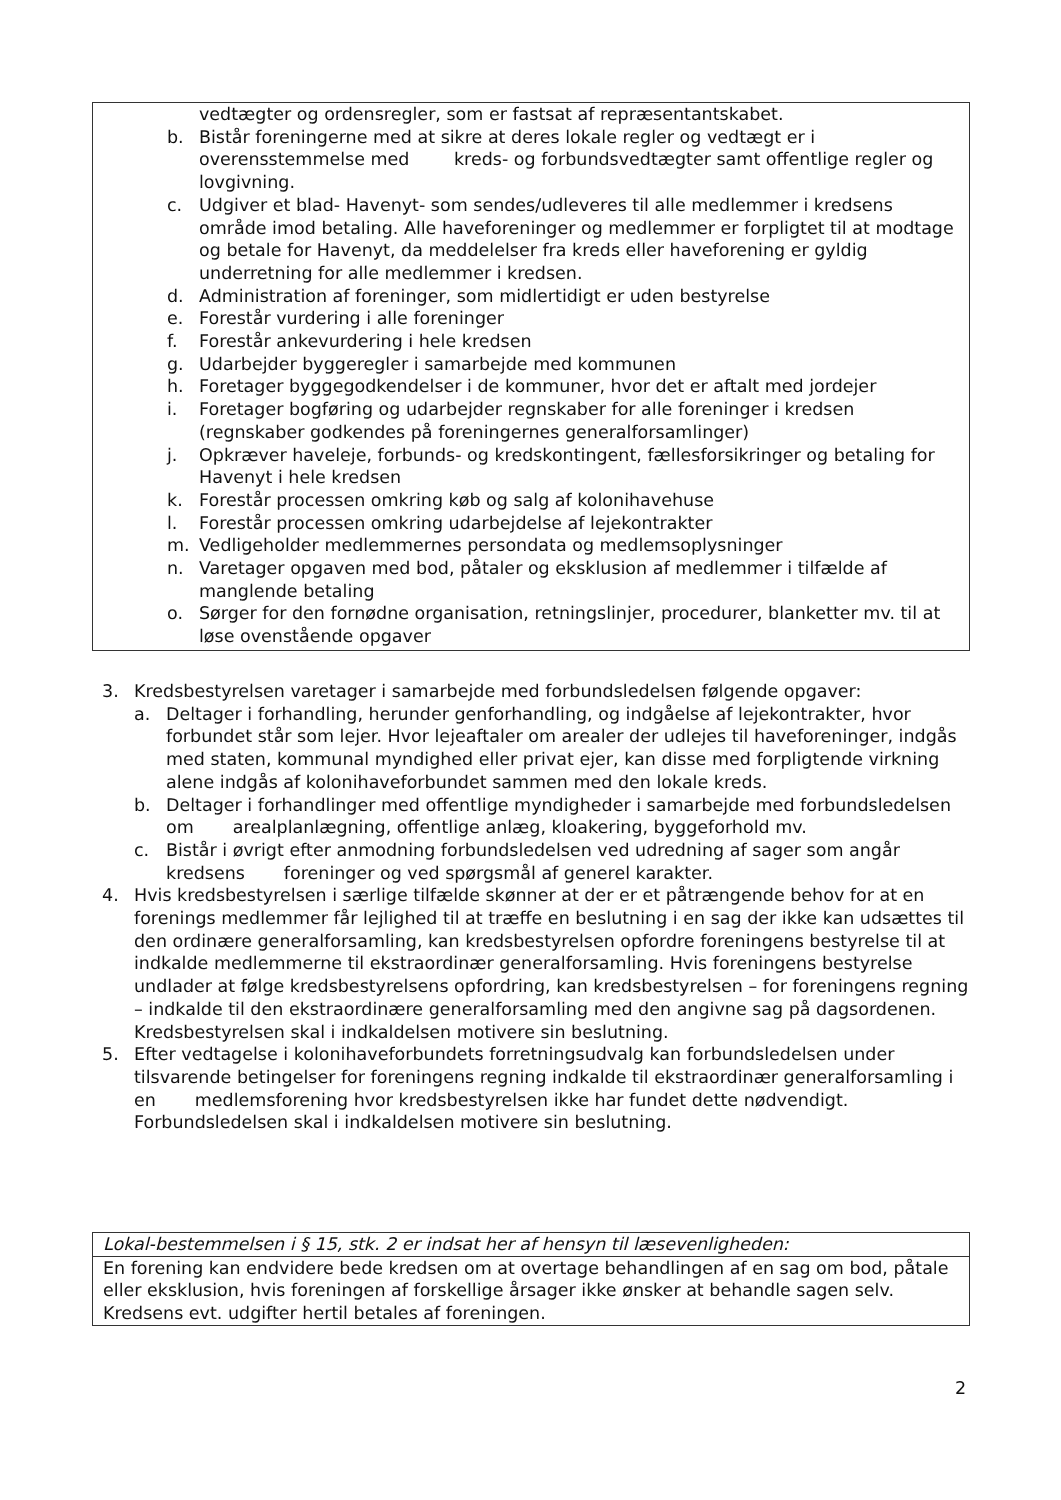vedtægter og ordensregler, som er fastsat af repræsentantskabet.
b. Bistår foreningerne med at sikre at deres lokale regler og vedtægt er i overensstemmelse med kreds- og forbundsvedtægter samt offentlige regler og lovgivning.
c. Udgiver et blad- Havenyt- som sendes/udleveres til alle medlemmer i kredsens område imod betaling. Alle haveforeninger og medlemmer er forpligtet til at modtage og betale for Havenyt, da meddelelser fra kreds eller haveforening er gyldig underretning for alle medlemmer i kredsen.
d. Administration af foreninger, som midlertidigt er uden bestyrelse
e. Forestår vurdering i alle foreninger
f. Forestår ankevurdering i hele kredsen
g. Udarbejder byggeregler i samarbejde med kommunen
h. Foretager byggegodkendelser i de kommuner, hvor det er aftalt med jordejer
i. Foretager bogføring og udarbejder regnskaber for alle foreninger i kredsen (regnskaber godkendes på foreningernes generalforsamlinger)
j. Opkræver haveleje, forbunds- og kredskontingent, fællesforsikringer og betaling for Havenyt i hele kredsen
k. Forestår processen omkring køb og salg af kolonihavehuse
l. Forestår processen omkring udarbejdelse af lejekontrakter
m. Vedligeholder medlemmernes persondata og medlemsoplysninger
n. Varetager opgaven med bod, påtaler og eksklusion af medlemmer i tilfælde af manglende betaling
o. Sørger for den fornødne organisation, retningslinjer, procedurer, blanketter mv. til at løse ovenstående opgaver
3. Kredsbestyrelsen varetager i samarbejde med forbundsledelsen følgende opgaver:
a. Deltager i forhandling, herunder genforhandling, og indgåelse af lejekontrakter, hvor forbundet står som lejer. Hvor lejeaftaler om arealer der udlejes til haveforeninger, indgås med staten, kommunal myndighed eller privat ejer, kan disse med forpligtende virkning alene indgås af kolonihaveforbundet sammen med den lokale kreds.
b. Deltager i forhandlinger med offentlige myndigheder i samarbejde med forbundsledelsen om arealplanlægning, offentlige anlæg, kloakering, byggeforhold mv.
c. Bistår i øvrigt efter anmodning forbundsledelsen ved udredning af sager som angår kredsens foreninger og ved spørgsmål af generel karakter.
4. Hvis kredsbestyrelsen i særlige tilfælde skønner at der er et påtrængende behov for at en forenings medlemmer får lejlighed til at træffe en beslutning i en sag der ikke kan udsættes til den ordinære generalforsamling, kan kredsbestyrelsen opfordre foreningens bestyrelse til at indkalde medlemmerne til ekstraordinær generalforsamling. Hvis foreningens bestyrelse undlader at følge kredsbestyrelsens opfordring, kan kredsbestyrelsen – for foreningens regning – indkalde til den ekstraordinære generalforsamling med den angivne sag på dagsordenen. Kredsbestyrelsen skal i indkaldelsen motivere sin beslutning.
5. Efter vedtagelse i kolonihaveforbundets forretningsudvalg kan forbundsledelsen under tilsvarende betingelser for foreningens regning indkalde til ekstraordinær generalforsamling i en medlemsforening hvor kredsbestyrelsen ikke har fundet dette nødvendigt. Forbundsledelsen skal i indkaldelsen motivere sin beslutning.
Lokal-bestemmelsen i § 15, stk. 2 er indsat her af hensyn til læsevenligheden:
En forening kan endvidere bede kredsen om at overtage behandlingen af en sag om bod, påtale eller eksklusion, hvis foreningen af forskellige årsager ikke ønsker at behandle sagen selv. Kredsens evt. udgifter hertil betales af foreningen.
2